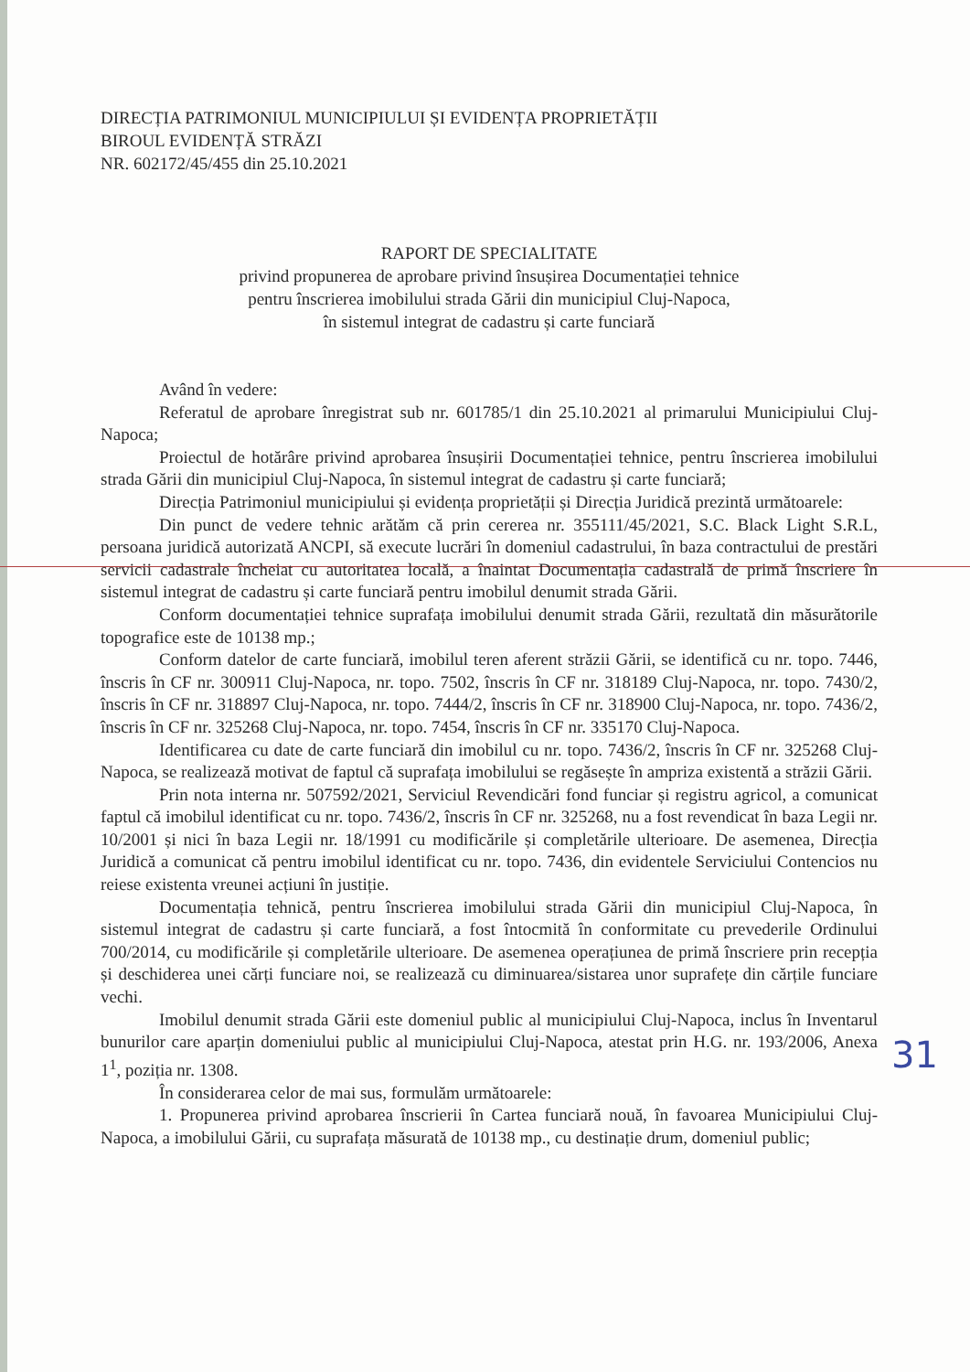DIRECȚIA PATRIMONIUL MUNICIPIULUI ȘI EVIDENȚA PROPRIETĂȚII
BIROUL EVIDENȚĂ STRĂZI
NR. 602172/45/455 din 25.10.2021
RAPORT DE SPECIALITATE
privind propunerea de aprobare privind însușirea Documentației tehnice
pentru înscrierea imobilului strada Gării din municipiul Cluj-Napoca,
în sistemul integrat de cadastru și carte funciară
Având în vedere:
Referatul de aprobare înregistrat sub nr. 601785/1 din 25.10.2021 al primarului Municipiului Cluj-Napoca;
Proiectul de hotărâre privind aprobarea însușirii Documentației tehnice, pentru înscrierea imobilului strada Gării din municipiul Cluj-Napoca, în sistemul integrat de cadastru și carte funciară;
Direcția Patrimoniul municipiului și evidența proprietății și Direcția Juridică prezintă următoarele:
Din punct de vedere tehnic arătăm că prin cererea nr. 355111/45/2021, S.C. Black Light S.R.L, persoana juridică autorizată ANCPI, să execute lucrări în domeniul cadastrului, în baza contractului de prestări servicii cadastrale încheiat cu autoritatea locală, a înaintat Documentația cadastrală de primă înscriere în sistemul integrat de cadastru și carte funciară pentru imobilul denumit strada Gării.
Conform documentației tehnice suprafața imobilului denumit strada Gării, rezultată din măsurătorile topografice este de 10138 mp.;
Conform datelor de carte funciară, imobilul teren aferent străzii Gării, se identifică cu nr. topo. 7446, înscris în CF nr. 300911 Cluj-Napoca, nr. topo. 7502, înscris în CF nr. 318189 Cluj-Napoca, nr. topo. 7430/2, înscris în CF nr. 318897 Cluj-Napoca, nr. topo. 7444/2, înscris în CF nr. 318900 Cluj-Napoca, nr. topo. 7436/2, înscris în CF nr. 325268 Cluj-Napoca, nr. topo. 7454, înscris în CF nr. 335170 Cluj-Napoca.
Identificarea cu date de carte funciară din imobilul cu nr. topo. 7436/2, înscris în CF nr. 325268 Cluj-Napoca, se realizează motivat de faptul că suprafața imobilului se regăsește în ampriza existentă a străzii Gării.
Prin nota interna nr. 507592/2021, Serviciul Revendicări fond funciar și registru agricol, a comunicat faptul că imobilul identificat cu nr. topo. 7436/2, înscris în CF nr. 325268, nu a fost revendicat în baza Legii nr. 10/2001 și nici în baza Legii nr. 18/1991 cu modificările și completările ulterioare. De asemenea, Direcția Juridică a comunicat că pentru imobilul identificat cu nr. topo. 7436, din evidentele Serviciului Contencios nu reiese existenta vreunei acțiuni în justiție.
Documentația tehnică, pentru înscrierea imobilului strada Gării din municipiul Cluj-Napoca, în sistemul integrat de cadastru și carte funciară, a fost întocmită în conformitate cu prevederile Ordinului 700/2014, cu modificările și completările ulterioare. De asemenea operațiunea de primă înscriere prin recepția și deschiderea unei cărți funciare noi, se realizează cu diminuarea/sistarea unor suprafețe din cărțile funciare vechi.
Imobilul denumit strada Gării este domeniul public al municipiului Cluj-Napoca, inclus în Inventarul bunurilor care aparțin domeniului public al municipiului Cluj-Napoca, atestat prin H.G. nr. 193/2006, Anexa 1<sup>1</sup>, poziția nr. 1308.
În considerarea celor de mai sus, formulăm următoarele:
1. Propunerea privind aprobarea înscrierii în Cartea funciară nouă, în favoarea Municipiului Cluj-Napoca, a imobilului Gării, cu suprafața măsurată de 10138 mp., cu destinație drum, domeniul public;
31